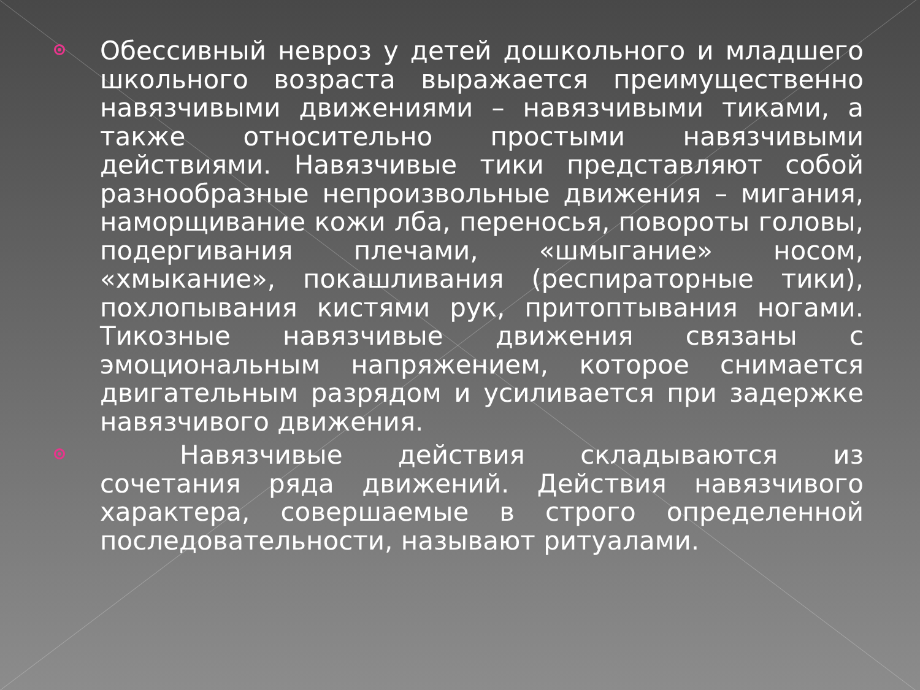Обессивный невроз у детей дошкольного и младшего школьного возраста выражается преимущественно навязчивыми движениями – навязчивыми тиками, а также относительно простыми навязчивыми действиями. Навязчивые тики представляют собой разнообразные непроизвольные движения – мигания, наморщивание кожи лба, переносья, повороты головы, подергивания плечами, «шмыгание» носом, «хмыкание», покашливания (респираторные тики), похлопывания кистями рук, притоптывания ногами. Тикозные навязчивые движения связаны с эмоциональным напряжением, которое снимается двигательным разрядом и усиливается при задержке навязчивого движения.
Навязчивые действия складываются из сочетания ряда движений. Действия навязчивого характера, совершаемые в строго определенной последовательности, называют ритуалами.